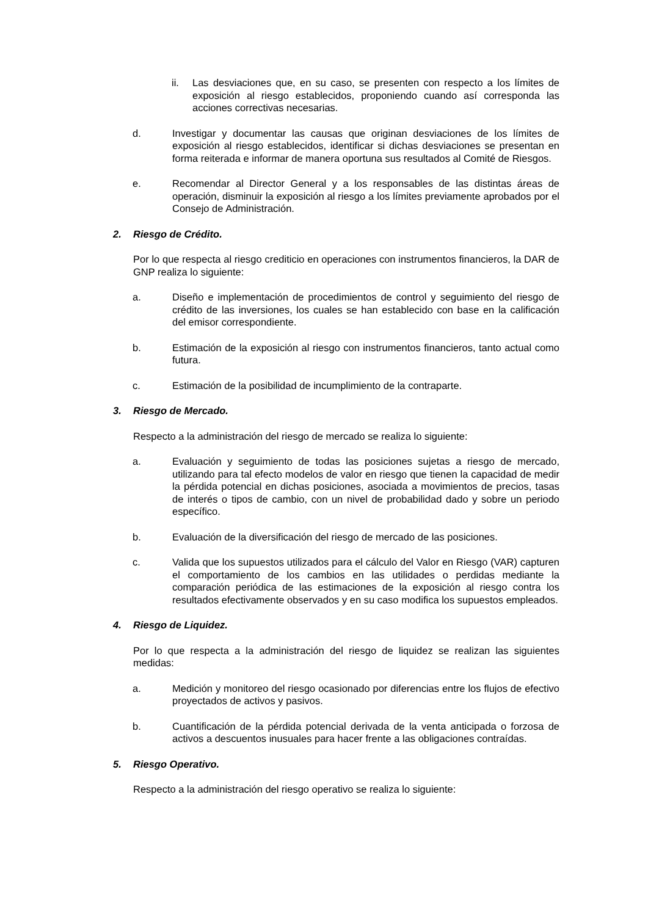ii. Las desviaciones que, en su caso, se presenten con respecto a los límites de exposición al riesgo establecidos, proponiendo cuando así corresponda las acciones correctivas necesarias.
d. Investigar y documentar las causas que originan desviaciones de los límites de exposición al riesgo establecidos, identificar si dichas desviaciones se presentan en forma reiterada e informar de manera oportuna sus resultados al Comité de Riesgos.
e. Recomendar al Director General y a los responsables de las distintas áreas de operación, disminuir la exposición al riesgo a los límites previamente aprobados por el Consejo de Administración.
2. Riesgo de Crédito.
Por lo que respecta al riesgo crediticio en operaciones con instrumentos financieros, la DAR de GNP realiza lo siguiente:
a. Diseño e implementación de procedimientos de control y seguimiento del riesgo de crédito de las inversiones, los cuales se han establecido con base en la calificación del emisor correspondiente.
b. Estimación de la exposición al riesgo con instrumentos financieros, tanto actual como futura.
c. Estimación de la posibilidad de incumplimiento de la contraparte.
3. Riesgo de Mercado.
Respecto a la administración del riesgo de mercado se realiza lo siguiente:
a. Evaluación y seguimiento de todas las posiciones sujetas a riesgo de mercado, utilizando para tal efecto modelos de valor en riesgo que tienen la capacidad de medir la pérdida potencial en dichas posiciones, asociada a movimientos de precios, tasas de interés o tipos de cambio, con un nivel de probabilidad dado y sobre un periodo específico.
b. Evaluación de la diversificación del riesgo de mercado de las posiciones.
c. Valida que los supuestos utilizados para el cálculo del Valor en Riesgo (VAR) capturen el comportamiento de los cambios en las utilidades o perdidas mediante la comparación periódica de las estimaciones de la exposición al riesgo contra los resultados efectivamente observados y en su caso modifica los supuestos empleados.
4. Riesgo de Liquidez.
Por lo que respecta a la administración del riesgo de liquidez se realizan las siguientes medidas:
a. Medición y monitoreo del riesgo ocasionado por diferencias entre los flujos de efectivo proyectados de activos y pasivos.
b. Cuantificación de la pérdida potencial derivada de la venta anticipada o forzosa de activos a descuentos inusuales para hacer frente a las obligaciones contraídas.
5. Riesgo Operativo.
Respecto a la administración del riesgo operativo se realiza lo siguiente: